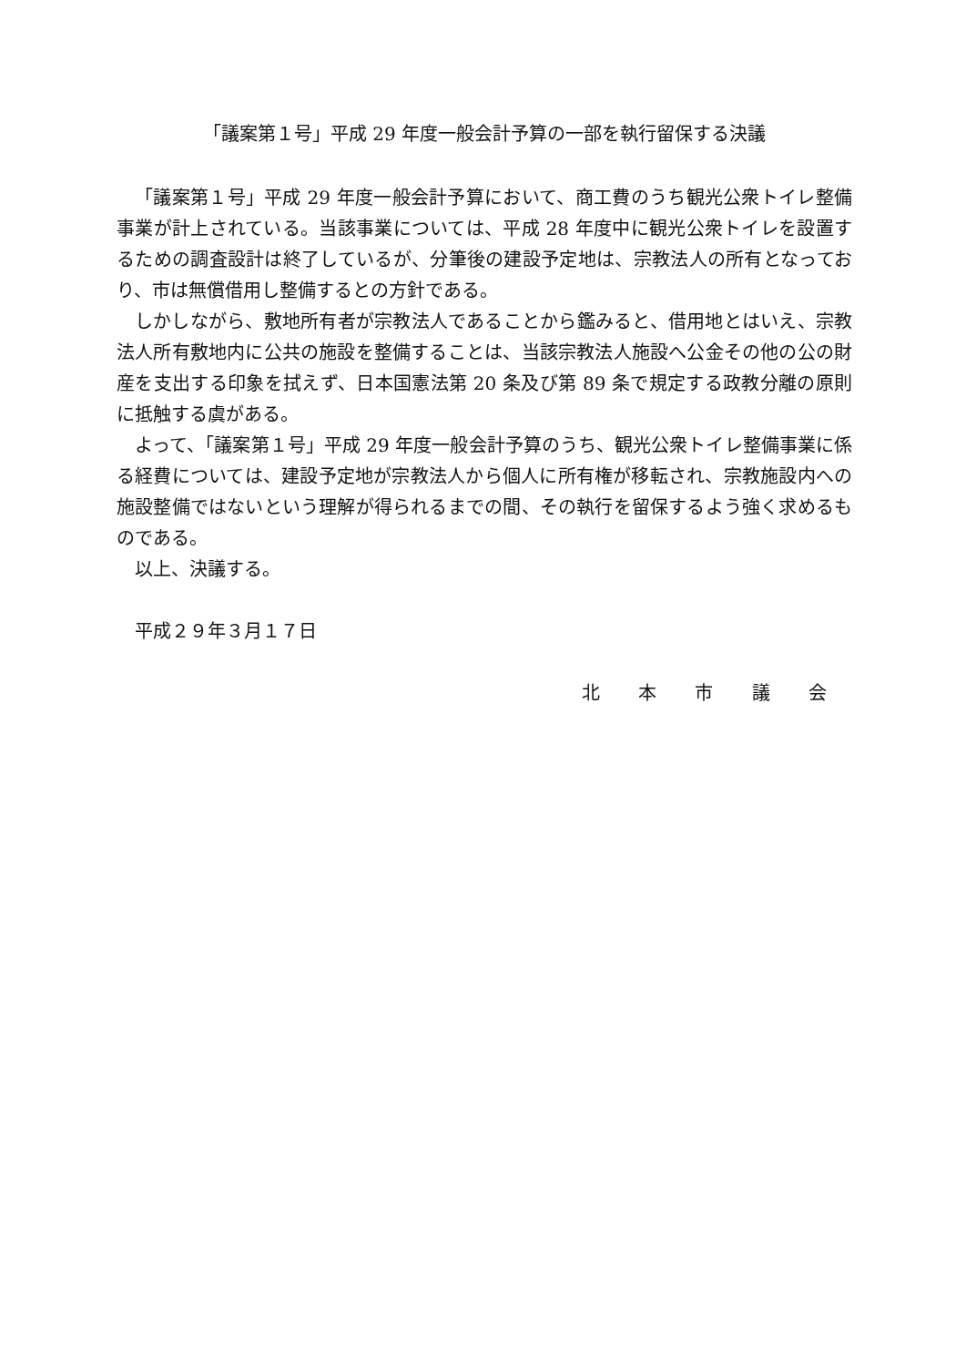「議案第１号」平成 29 年度一般会計予算の一部を執行留保する決議
「議案第１号」平成 29 年度一般会計予算において、商工費のうち観光公衆トイレ整備事業が計上されている。当該事業については、平成 28 年度中に観光公衆トイレを設置するための調査設計は終了しているが、分筆後の建設予定地は、宗教法人の所有となっており、市は無償借用し整備するとの方針である。
しかしながら、敷地所有者が宗教法人であることから鑑みると、借用地とはいえ、宗教法人所有敷地内に公共の施設を整備することは、当該宗教法人施設へ公金その他の公の財産を支出する印象を拭えず、日本国憲法第 20 条及び第 89 条で規定する政教分離の原則に抵触する虞がある。
よって、「議案第１号」平成 29 年度一般会計予算のうち、観光公衆トイレ整備事業に係る経費については、建設予定地が宗教法人から個人に所有権が移転され、宗教施設内への施設整備ではないという理解が得られるまでの間、その執行を留保するよう強く求めるものである。
以上、決議する。
平成２９年３月１７日
北 本 市 議 会